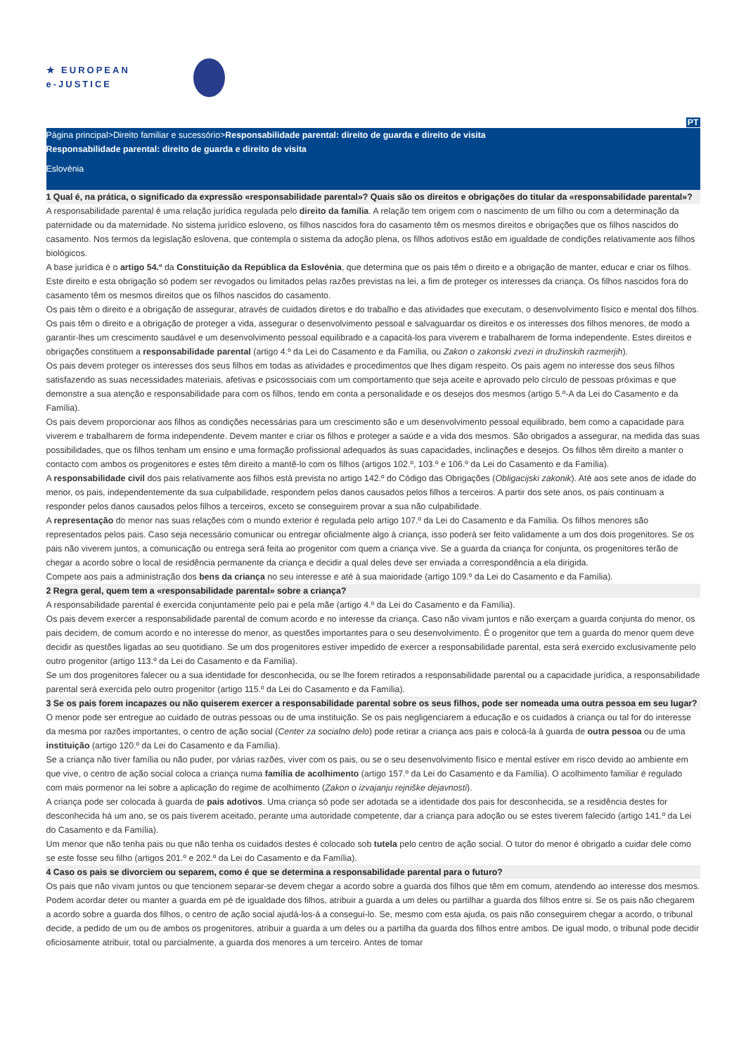★ EUROPEAN
e-JUSTICE
PT
Página principal>Direito familiar e sucessório>Responsabilidade parental: direito de guarda e direito de visita
Responsabilidade parental: direito de guarda e direito de visita
Eslovénia
1 Qual é, na prática, o significado da expressão «responsabilidade parental»? Quais são os direitos e obrigações do titular da «responsabilidade parental»?
A responsabilidade parental é uma relação jurídica regulada pelo direito da família. A relação tem origem com o nascimento de um filho ou com a determinação da paternidade ou da maternidade. No sistema jurídico esloveno, os filhos nascidos fora do casamento têm os mesmos direitos e obrigações que os filhos nascidos do casamento. Nos termos da legislação eslovena, que contempla o sistema da adoção plena, os filhos adotivos estão em igualdade de condições relativamente aos filhos biológicos.
A base jurídica é o artigo 54.º da Constituição da República da Eslovénia, que determina que os pais têm o direito e a obrigação de manter, educar e criar os filhos. Este direito e esta obrigação só podem ser revogados ou limitados pelas razões previstas na lei, a fim de proteger os interesses da criança. Os filhos nascidos fora do casamento têm os mesmos direitos que os filhos nascidos do casamento.
Os pais têm o direito e a obrigação de assegurar, através de cuidados diretos e do trabalho e das atividades que executam, o desenvolvimento físico e mental dos filhos. Os pais têm o direito e a obrigação de proteger a vida, assegurar o desenvolvimento pessoal e salvaguardar os direitos e os interesses dos filhos menores, de modo a garantir-lhes um crescimento saudável e um desenvolvimento pessoal equilibrado e a capacitá-los para viverem e trabalharem de forma independente. Estes direitos e obrigações constituem a responsabilidade parental (artigo 4.º da Lei do Casamento e da Família, ou Zakon o zakonski zvezi in družinskih razmerjih).
Os pais devem proteger os interesses dos seus filhos em todas as atividades e procedimentos que lhes digam respeito. Os pais agem no interesse dos seus filhos satisfazendo as suas necessidades materiais, afetivas e psicossociais com um comportamento que seja aceite e aprovado pelo círculo de pessoas próximas e que demonstre a sua atenção e responsabilidade para com os filhos, tendo em conta a personalidade e os desejos dos mesmos (artigo 5.º-A da Lei do Casamento e da Família).
Os pais devem proporcionar aos filhos as condições necessárias para um crescimento são e um desenvolvimento pessoal equilibrado, bem como a capacidade para viverem e trabalharem de forma independente. Devem manter e criar os filhos e proteger a saúde e a vida dos mesmos. São obrigados a assegurar, na medida das suas possibilidades, que os filhos tenham um ensino e uma formação profissional adequados às suas capacidades, inclinações e desejos. Os filhos têm direito a manter o contacto com ambos os progenitores e estes têm direito a mantê-lo com os filhos (artigos 102.º, 103.º e 106.º da Lei do Casamento e da Família).
A responsabilidade civil dos pais relativamente aos filhos está prevista no artigo 142.º do Código das Obrigações (Obligacijski zakonik). Até aos sete anos de idade do menor, os pais, independentemente da sua culpabilidade, respondem pelos danos causados pelos filhos a terceiros. A partir dos sete anos, os pais continuam a responder pelos danos causados pelos filhos a terceiros, exceto se conseguirem provar a sua não culpabilidade.
A representação do menor nas suas relações com o mundo exterior é regulada pelo artigo 107.º da Lei do Casamento e da Família. Os filhos menores são representados pelos pais. Caso seja necessário comunicar ou entregar oficialmente algo à criança, isso poderá ser feito validamente a um dos dois progenitores. Se os pais não viverem juntos, a comunicação ou entrega será feita ao progenitor com quem a criança vive. Se a guarda da criança for conjunta, os progenitores terão de chegar a acordo sobre o local de residência permanente da criança e decidir a qual deles deve ser enviada a correspondência a ela dirigida.
Compete aos pais a administração dos bens da criança no seu interesse e até à sua maioridade (artigo 109.º da Lei do Casamento e da Família).
2 Regra geral, quem tem a «responsabilidade parental» sobre a criança?
A responsabilidade parental é exercida conjuntamente pelo pai e pela mãe (artigo 4.º da Lei do Casamento e da Família).
Os pais devem exercer a responsabilidade parental de comum acordo e no interesse da criança. Caso não vivam juntos e não exerçam a guarda conjunta do menor, os pais decidem, de comum acordo e no interesse do menor, as questões importantes para o seu desenvolvimento. É o progenitor que tem a guarda do menor quem deve decidir as questões ligadas ao seu quotidiano. Se um dos progenitores estiver impedido de exercer a responsabilidade parental, esta será exercido exclusivamente pelo outro progenitor (artigo 113.º da Lei do Casamento e da Família).
Se um dos progenitores falecer ou a sua identidade for desconhecida, ou se lhe forem retirados a responsabilidade parental ou a capacidade jurídica, a responsabilidade parental será exercida pelo outro progenitor (artigo 115.º da Lei do Casamento e da Família).
3 Se os pais forem incapazes ou não quiserem exercer a responsabilidade parental sobre os seus filhos, pode ser nomeada uma outra pessoa em seu lugar?
O menor pode ser entregue ao cuidado de outras pessoas ou de uma instituição. Se os pais negligenciarem a educação e os cuidados à criança ou tal for do interesse da mesma por razões importantes, o centro de ação social (Center za socialno delo) pode retirar a criança aos pais e colocá-la à guarda de outra pessoa ou de uma instituição (artigo 120.º da Lei do Casamento e da Família).
Se a criança não tiver família ou não puder, por várias razões, viver com os pais, ou se o seu desenvolvimento físico e mental estiver em risco devido ao ambiente em que vive, o centro de ação social coloca a criança numa família de acolhimento (artigo 157.º da Lei do Casamento e da Família). O acolhimento familiar é regulado com mais pormenor na lei sobre a aplicação do regime de acolhimento (Zakon o izvajanju rejniške dejavnosti).
A criança pode ser colocada à guarda de pais adotivos. Uma criança só pode ser adotada se a identidade dos pais for desconhecida, se a residência destes for desconhecida há um ano, se os pais tiverem aceitado, perante uma autoridade competente, dar a criança para adoção ou se estes tiverem falecido (artigo 141.º da Lei do Casamento e da Família).
Um menor que não tenha pais ou que não tenha os cuidados destes é colocado sob tutela pelo centro de ação social. O tutor do menor é obrigado a cuidar dele como se este fosse seu filho (artigos 201.º e 202.º da Lei do Casamento e da Família).
4 Caso os pais se divorciem ou separem, como é que se determina a responsabilidade parental para o futuro?
Os pais que não vivam juntos ou que tencionem separar-se devem chegar a acordo sobre a guarda dos filhos que têm em comum, atendendo ao interesse dos mesmos. Podem acordar deter ou manter a guarda em pé de igualdade dos filhos, atribuir a guarda a um deles ou partilhar a guarda dos filhos entre si. Se os pais não chegarem a acordo sobre a guarda dos filhos, o centro de ação social ajudá-los-á a consegui-lo. Se, mesmo com esta ajuda, os pais não conseguirem chegar a acordo, o tribunal decide, a pedido de um ou de ambos os progenitores, atribuir a guarda a um deles ou a partilha da guarda dos filhos entre ambos. De igual modo, o tribunal pode decidir oficiosamente atribuir, total ou parcialmente, a guarda dos menores a um terceiro. Antes de tomar